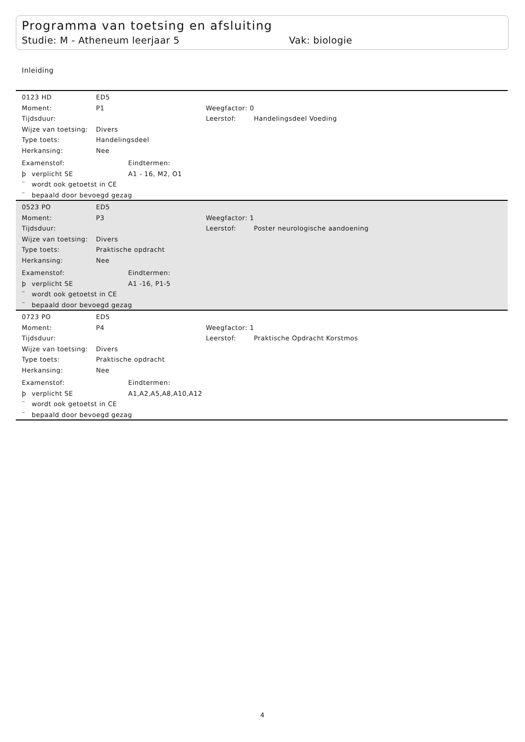Programma van toetsing en afsluiting
Studie: M - Atheneum leerjaar 5 Vak: biologie
Inleiding
0123 HD ED5
Moment: P1 Weegfactor: 0
Tijdsduur: Leerstof: Handelingsdeel Voeding
Wijze van toetsing: Divers
Type toets: Handelingsdeel
Herkansing: Nee
Examenstof: Eindtermen:
þ verplicht SE A1 - 16, M2, O1
¨ wordt ook getoetst in CE
¨ bepaald door bevoegd gezag
0523 PO ED5
Moment: P3 Weegfactor: 1
Tijdsduur: Leerstof: Poster neurologische aandoening
Wijze van toetsing: Divers
Type toets: Praktische opdracht
Herkansing: Nee
Examenstof: Eindtermen:
þ verplicht SE A1 -16, P1-5
¨ wordt ook getoetst in CE
¨ bepaald door bevoegd gezag
0723 PO ED5
Moment: P4 Weegfactor: 1
Tijdsduur: Leerstof: Praktische Opdracht Korstmos
Wijze van toetsing: Divers
Type toets: Praktische opdracht
Herkansing: Nee
Examenstof: Eindtermen:
þ verplicht SE A1,A2,A5,A8,A10,A12
¨ wordt ook getoetst in CE
¨ bepaald door bevoegd gezag
4